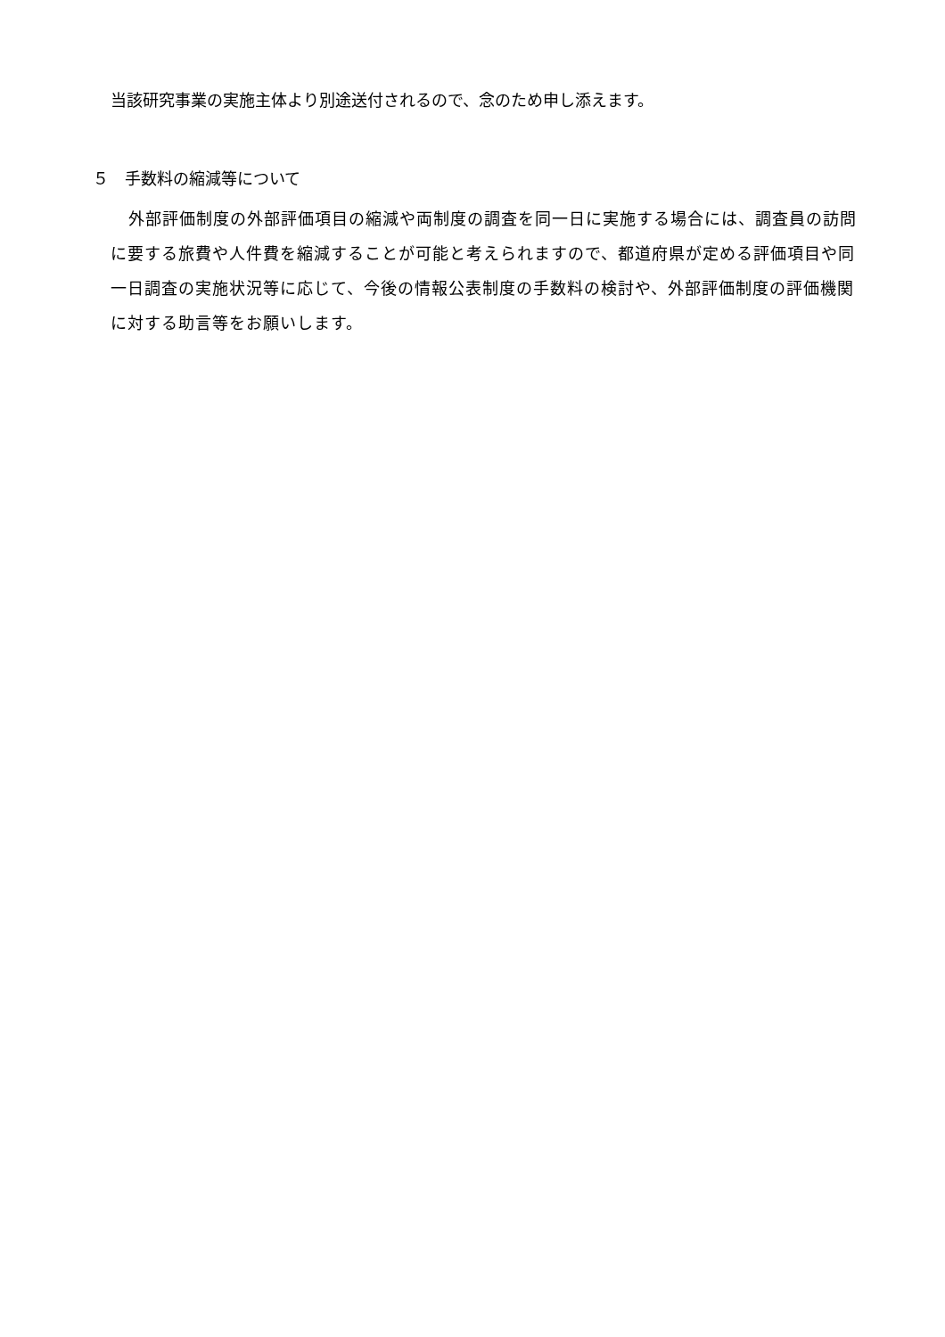当該研究事業の実施主体より別途送付されるので、念のため申し添えます。
５　手数料の縮減等について
外部評価制度の外部評価項目の縮減や両制度の調査を同一日に実施する場合には、調査員の訪問に要する旅費や人件費を縮減することが可能と考えられますので、都道府県が定める評価項目や同一日調査の実施状況等に応じて、今後の情報公表制度の手数料の検討や、外部評価制度の評価機関に対する助言等をお願いします。